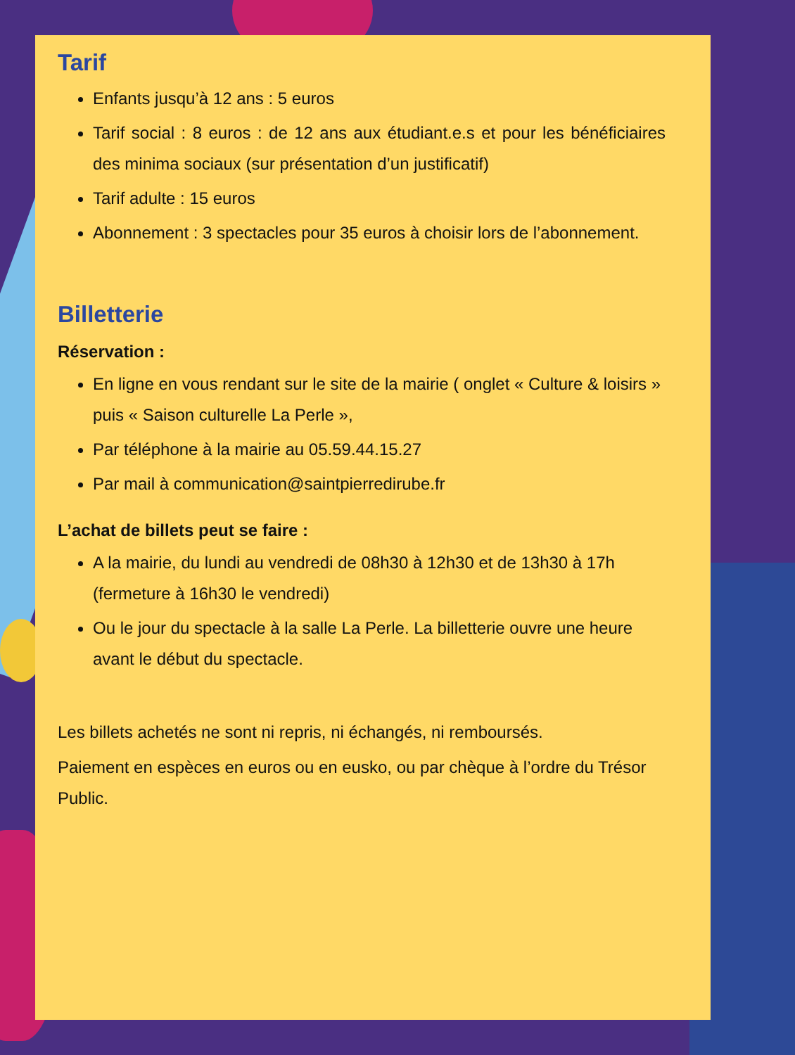Tarif
Enfants jusqu’à 12 ans : 5 euros
Tarif social : 8 euros : de 12 ans aux étudiant.e.s et pour les bénéficiaires des minima sociaux (sur présentation d’un justificatif)
Tarif adulte : 15 euros
Abonnement : 3 spectacles pour 35 euros à choisir lors de l’abonnement.
Billetterie
Réservation :
En ligne en vous rendant sur le site de la mairie ( onglet « Culture & loisirs » puis « Saison culturelle La Perle »,
Par téléphone à la mairie au 05.59.44.15.27
Par mail à communication@saintpierredirube.fr
L’achat de billets peut se faire :
A la mairie, du lundi au vendredi de 08h30 à 12h30 et de 13h30 à 17h (fermeture à 16h30 le vendredi)
Ou le jour du spectacle à la salle La Perle. La billetterie ouvre une heure avant le début du spectacle.
Les billets achetés ne sont ni repris, ni échangés, ni remboursés.
Paiement en espèces en euros ou en eusko, ou par chèque à l’ordre du Trésor Public.